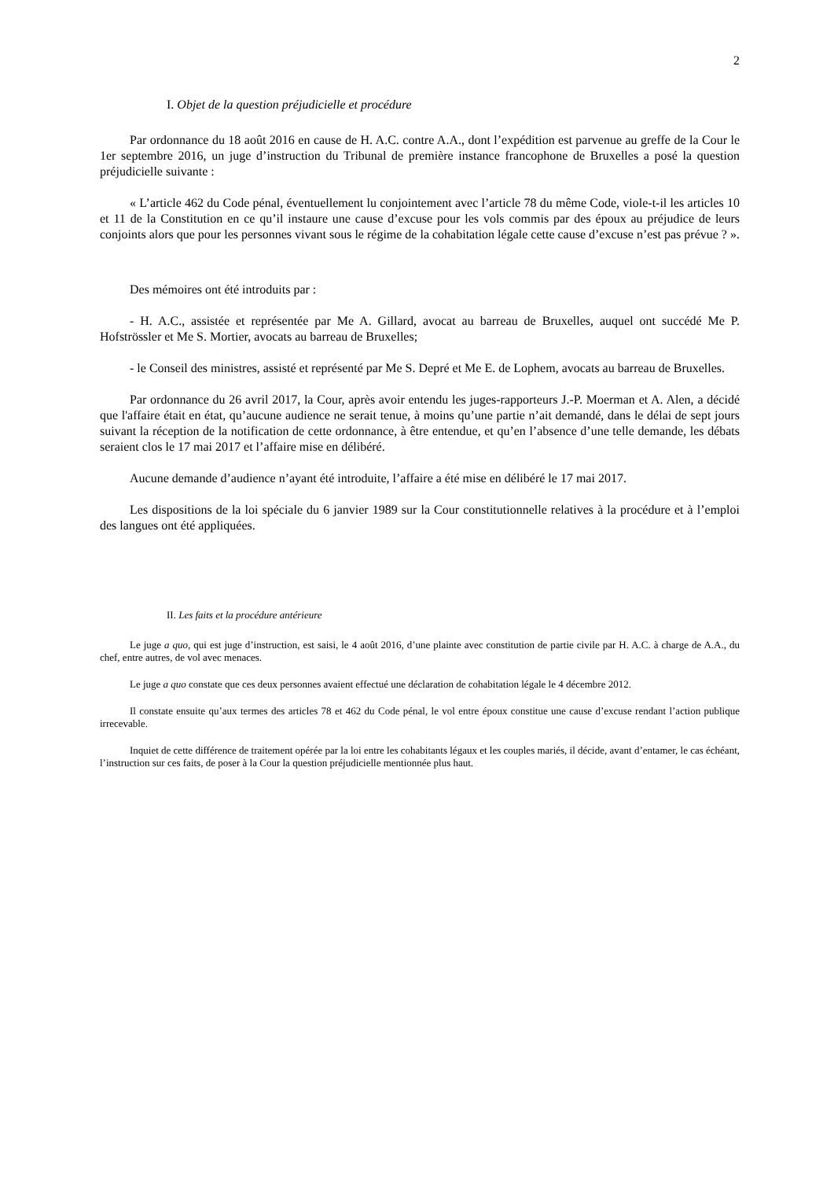2
I. Objet de la question préjudicielle et procédure
Par ordonnance du 18 août 2016 en cause de H. A.C. contre A.A., dont l’expédition est parvenue au greffe de la Cour le 1er septembre 2016, un juge d’instruction du Tribunal de première instance francophone de Bruxelles a posé la question préjudicielle suivante :
« L’article 462 du Code pénal, éventuellement lu conjointement avec l’article 78 du même Code, viole-t-il les articles 10 et 11 de la Constitution en ce qu’il instaure une cause d’excuse pour les vols commis par des époux au préjudice de leurs conjoints alors que pour les personnes vivant sous le régime de la cohabitation légale cette cause d’excuse n’est pas prévue ? ».
Des mémoires ont été introduits par :
- H. A.C., assistée et représentée par Me A. Gillard, avocat au barreau de Bruxelles, auquel ont succédé Me P. Hofströssler et Me S. Mortier, avocats au barreau de Bruxelles;
- le Conseil des ministres, assisté et représenté par Me S. Depré et Me E. de Lophem, avocats au barreau de Bruxelles.
Par ordonnance du 26 avril 2017, la Cour, après avoir entendu les juges-rapporteurs J.-P. Moerman et A. Alen, a décidé que l'affaire était en état, qu’aucune audience ne serait tenue, à moins qu’une partie n’ait demandé, dans le délai de sept jours suivant la réception de la notification de cette ordonnance, à être entendue, et qu’en l’absence d’une telle demande, les débats seraient clos le 17 mai 2017 et l’affaire mise en délibéré.
Aucune demande d’audience n’ayant été introduite, l’affaire a été mise en délibéré le 17 mai 2017.
Les dispositions de la loi spéciale du 6 janvier 1989 sur la Cour constitutionnelle relatives à la procédure et à l’emploi des langues ont été appliquées.
II. Les faits et la procédure antérieure
Le juge a quo, qui est juge d’instruction, est saisi, le 4 août 2016, d’une plainte avec constitution de partie civile par H. A.C. à charge de A.A., du chef, entre autres, de vol avec menaces.
Le juge a quo constate que ces deux personnes avaient effectué une déclaration de cohabitation légale le 4 décembre 2012.
Il constate ensuite qu’aux termes des articles 78 et 462 du Code pénal, le vol entre époux constitue une cause d’excuse rendant l’action publique irrecevable.
Inquiet de cette différence de traitement opérée par la loi entre les cohabitants légaux et les couples mariés, il décide, avant d’entamer, le cas échéant, l’instruction sur ces faits, de poser à la Cour la question préjudicielle mentionnée plus haut.